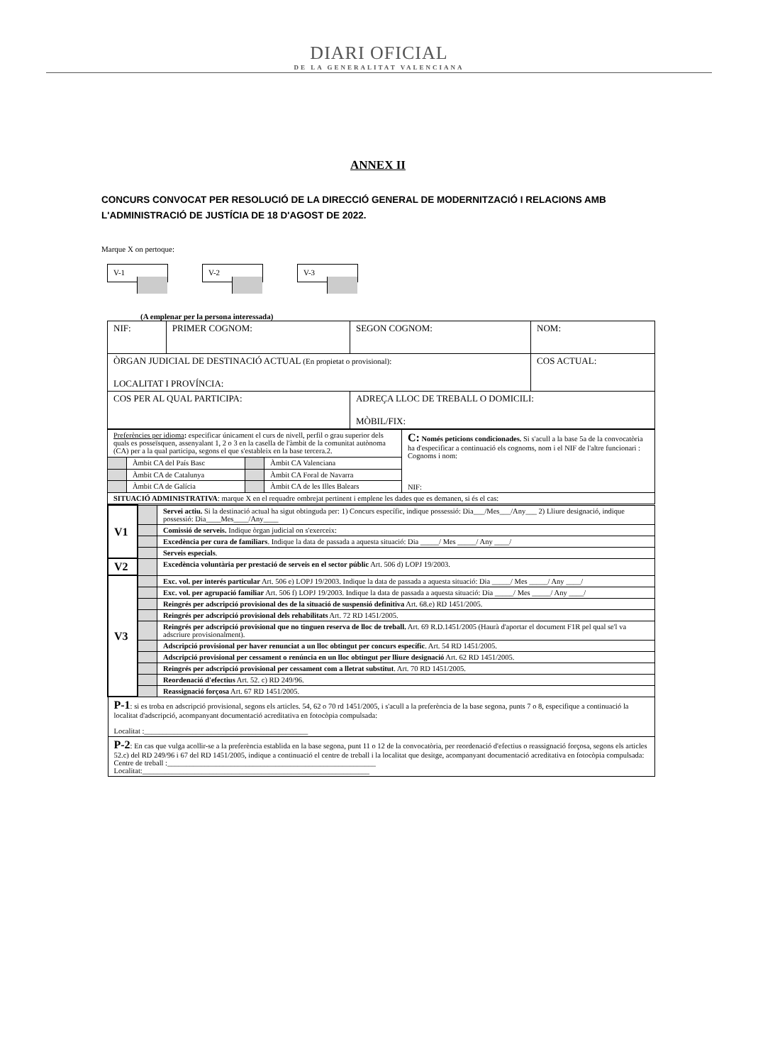DIARI OFICIAL
DE LA GENERALITAT VALENCIANA
ANNEX II
CONCURS CONVOCAT PER RESOLUCIÓ DE LA DIRECCIÓ GENERAL DE MODERNITZACIÓ I RELACIONS AMB L'ADMINISTRACIÓ DE JUSTÍCIA DE 18 D'AGOST DE 2022.
Marque X on pertoque:
V-1 V-2 V-3
(A emplenar per la persona interessada)
| NIF: | PRIMER COGNOM: | SEGON COGNOM: | NOM: |
| ÒRGAN JUDICIAL DE DESTINACIÓ ACTUAL (En propietat o provisional): LOCALITAT I PROVÍNCIA: | | | COS ACTUAL: |
| COS PER AL QUAL PARTICIPA: | | ADREÇA LLOC DE TREBALL O DOMICILI: MÒBIL/FIX: | |
| Preferències per idioma : especificar únicament el curs de nivell, perfil o grau superior dels quals es posseïsquen, assenyalant 1, 2 o 3 en la casella de l'àmbit de la comunitat autònoma (CA) per a la qual participa, segons el que s'estableix en la base tercera.2. | | | | C: Només peticions condicionades. Si s'acull a la base 5a de la convocatòria ha d'especificar a continuació els cognoms, nom i el NIF de l'altre funcionari : Cognoms i nom: NIF: |
| | Àmbit CA del País Basc | | Àmbit CA Valenciana | |
| | Àmbit CA de Catalunya | | Àmbit CA Foral de Navarra | |
| | Àmbit CA de Galícia | | Àmbit CA de les Illes Balears | |
| SITUACIÓ ADMINISTRATIVA : marque X en el requadre ombrejat pertinent i emplene les dades que es demanen, si és el cas: | | | | |
| V1 | | Servei actiu. Si la destinació actual ha sigut obtinguda per: 1) Concurs específic, indique possessió: Dia___/Mes___/Any___ 2) Lliure designació, indique possessió: Dia____Mes____/Any____ |
| | | Comissió de serveis. Indique òrgan judicial on s'exerceix: |
| | | Excedència per cura de familiars . Indique la data de passada a aquesta situació: Dia _____/ Mes _____/ Any ____/ |
| | | Serveis especials . |
| V2 | | Excedència voluntària per prestació de serveis en el sector públic Art. 506 d) LOPJ 19/2003. |
| V3 | | Exc. vol. per interés particular Art. 506 e) LOPJ 19/2003. Indique la data de passada a aquesta situació: Dia _____/ Mes _____/ Any ____/ |
| | | Exc. vol. per agrupació familiar Art. 506 f) LOPJ 19/2003. Indique la data de passada a aquesta situació: Dia _____/ Mes _____/ Any ____/ |
| | | Reingrés per adscripció provisional des de la situació de suspensió definitiva Art. 68.e) RD 1451/2005. |
| | | Reingrés per adscripció provisional dels rehabilitats Art. 72 RD 1451/2005. |
| | | Reingrés per adscripció provisional que no tinguen reserva de lloc de treball. Art. 69 R.D.1451/2005 (Haurà d'aportar el document F1R pel qual se'l va adscriure provisionalment). |
| | | Adscripció provisional per haver renunciat a un lloc obtingut per concurs específic . Art. 54 RD 1451/2005. |
| | | Adscripció provisional per cessament o renúncia en un lloc obtingut per lliure designació Art. 62 RD 1451/2005. |
| | | Reingrés per adscripció provisional per cessament com a lletrat substitut . Art. 70 RD 1451/2005. |
| | | Reordenació d'efectius Art. 52. c) RD 249/96. |
| | | Reassignació forçosa Art. 67 RD 1451/2005. |
| P-1 : si es troba en adscripció provisional, segons els articles. 54, 62 o 70 rd 1451/2005, i s'acull a la preferència de la base segona, punts 7 o 8, especifique a continuació la localitat d'adscripció, acompanyant documentació acreditativa en fotocòpia compulsada: Localitat :____________________________________________ | | |
| P-2 : En cas que vulga acollir-se a la preferència establida en la base segona, punt 11 o 12 de la convocatòria, per reordenació d'efectius o reassignació forçosa, segons els articles 52.c) del RD 249/96 i 67 del RD 1451/2005, indique a continuació el centre de treball i la localitat que desitge, acompanyant documentació acreditativa en fotocòpia compulsada: Centre de treball :________________________________________________________ Localitat:_____________________________________________________________ | | |